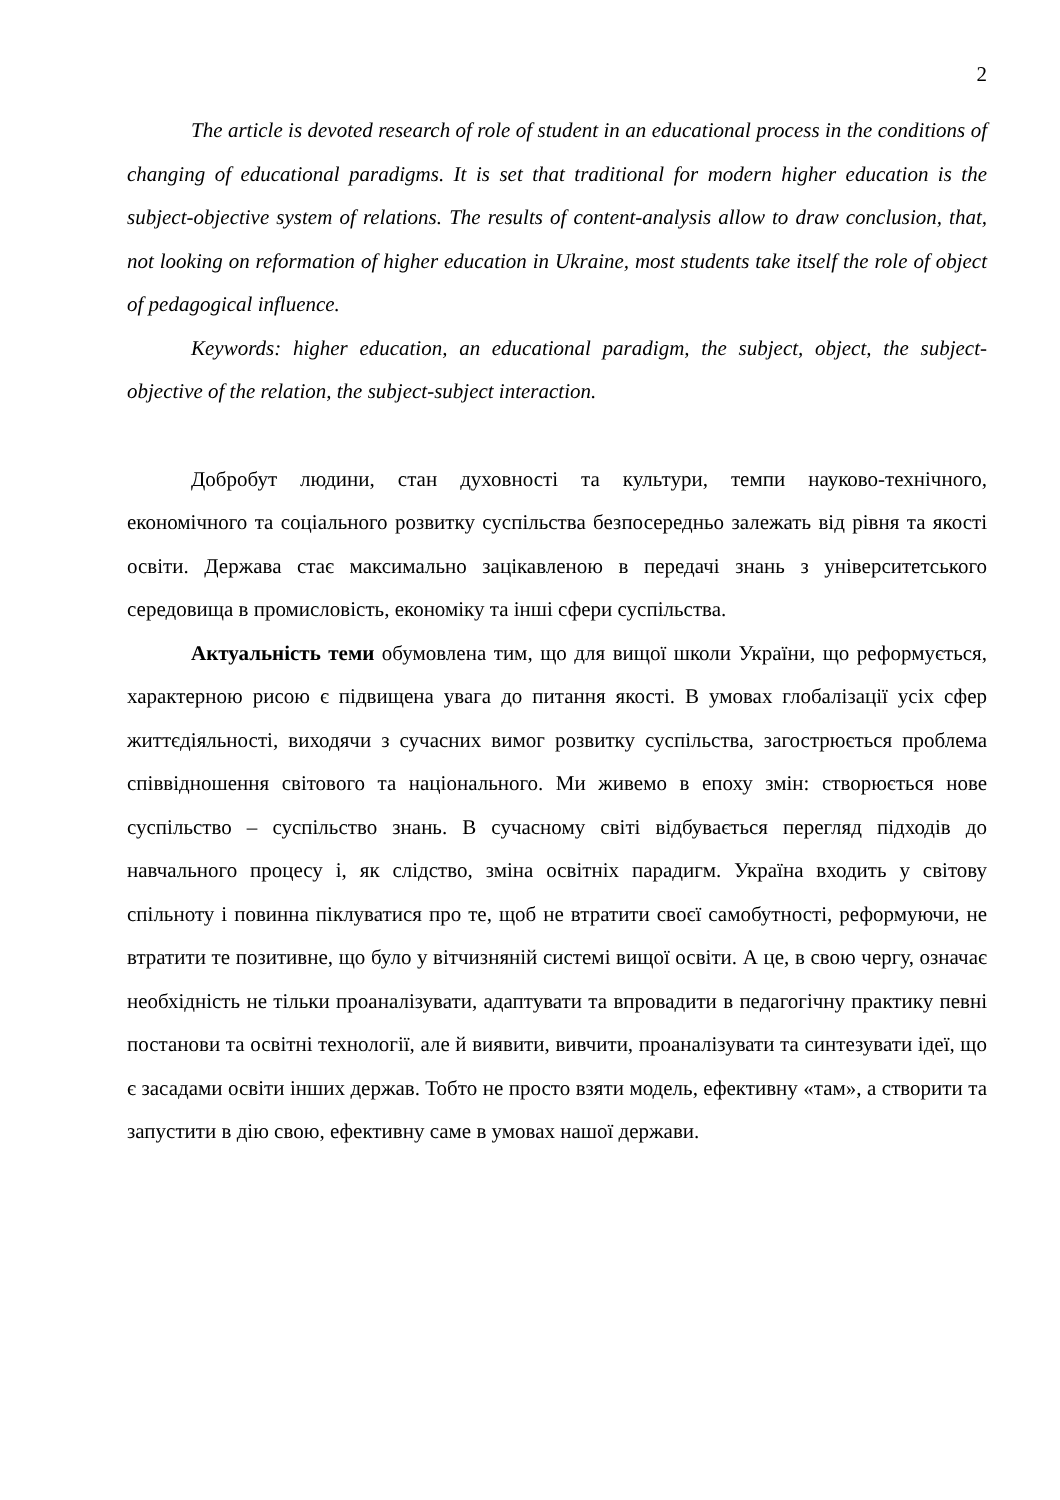2
The article is devoted research of role of student in an educational process in the conditions of changing of educational paradigms. It is set that traditional for modern higher education is the subject-objective system of relations. The results of content-analysis allow to draw conclusion, that, not looking on reformation of higher education in Ukraine, most students take itself the role of object of pedagogical influence.
Keywords: higher education, an educational paradigm, the subject, object, the subject-objective of the relation, the subject-subject interaction.
Добробут людини, стан духовності та культури, темпи науково-технічного, економічного та соціального розвитку суспільства безпосередньо залежать від рівня та якості освіти. Держава стає максимально зацікавленою в передачі знань з університетського середовища в промисловість, економіку та інші сфери суспільства.
Актуальність теми обумовлена тим, що для вищої школи України, що реформується, характерною рисою є підвищена увага до питання якості. В умовах глобалізації усіх сфер життєдіяльності, виходячи з сучасних вимог розвитку суспільства, загострюється проблема співвідношення світового та національного. Ми живемо в епоху змін: створюється нове суспільство – суспільство знань. В сучасному світі відбувається перегляд підходів до навчального процесу і, як слідство, зміна освітніх парадигм. Україна входить у світову спільноту і повинна піклуватися про те, щоб не втратити своєї самобутності, реформуючи, не втратити те позитивне, що було у вітчизняній системі вищої освіти. А це, в свою чергу, означає необхідність не тільки проаналізувати, адаптувати та впровадити в педагогічну практику певні постанови та освітні технології, але й виявити, вивчити, проаналізувати та синтезувати ідеї, що є засадами освіти інших держав. Тобто не просто взяти модель, ефективну «там», а створити та запустити в дію свою, ефективну саме в умовах нашої держави.